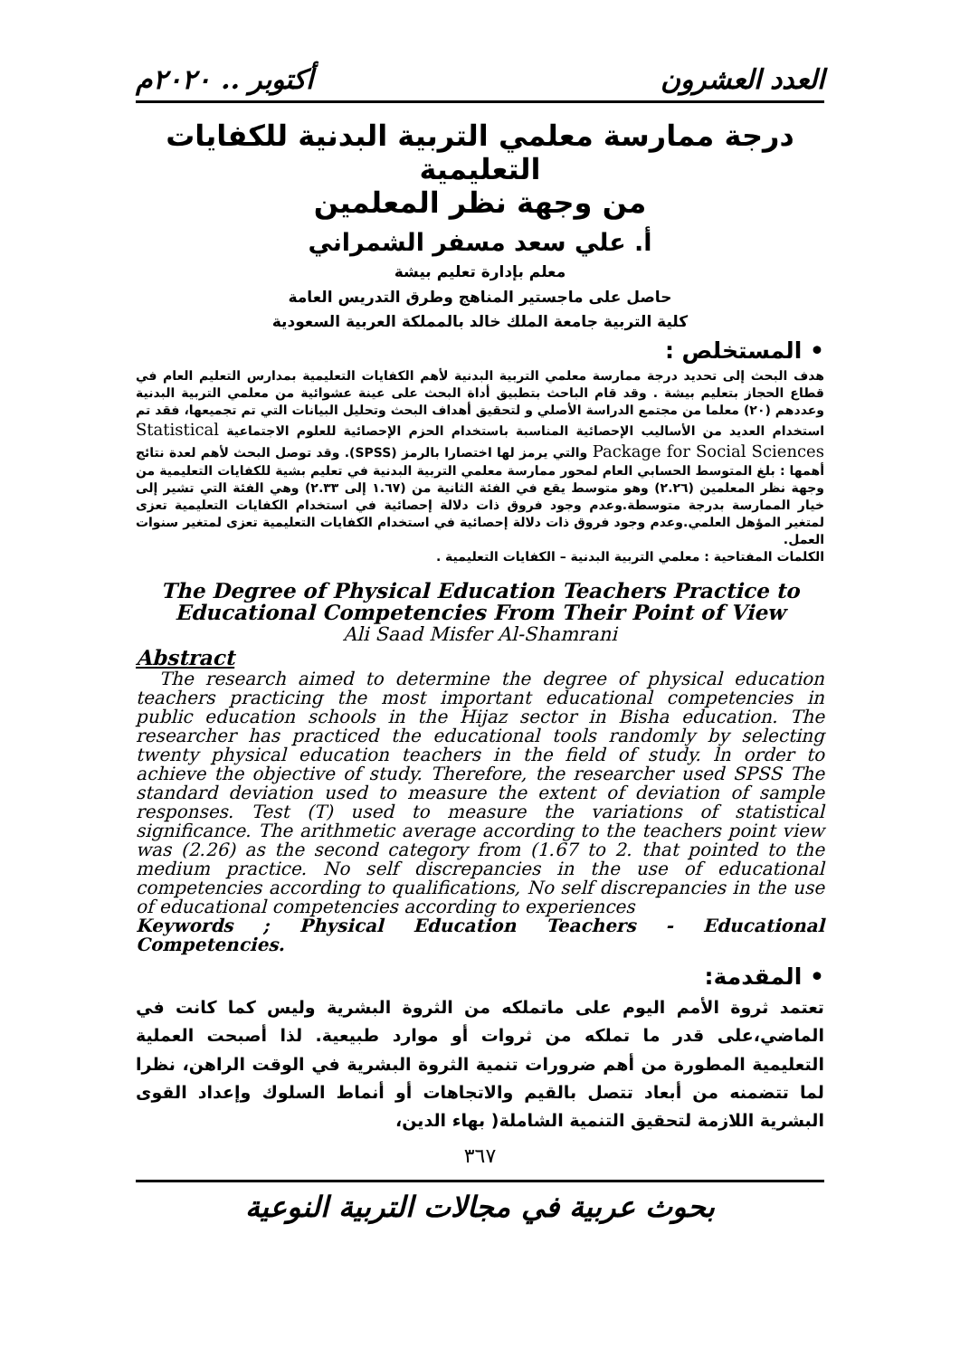العدد العشرون أكتوبر .. ٢٠٢٠م
درجة ممارسة معلمي التربية البدنية للكفايات التعليمية
من وجهة نظر المعلمين
أ. علي سعد مسفر الشمراني
معلم بإدارة تعليم بيشة
حاصل على ماجستير المناهج وطرق التدريس العامة
كلية التربية جامعة الملك خالد بالمملكة العربية السعودية
• المستخلص :
هدف البحث إلى تحديد درجة ممارسة معلمي التربية البدنية لأهم الكفايات التعليمية بمدارس التعليم العام في قطاع الحجاز بتعليم بيشة . وقد قام الباحث بتطبيق أداة البحث على عينة عشوائية من معلمي التربية البدنية وعددهم (٢٠) معلما من مجتمع الدراسة الأصلي و لتحقيق أهداف البحث وتحليل البيانات التي تم تجميعها، فقد تم استخدام العديد من الأساليب الإحصائية المناسبة باستخدام الحزم الإحصائية للعلوم الاجتماعية Statistical Package for Social Sciences والتي يرمز لها اختصارا بالرمز (SPSS). وقد توصل البحث لأهم لعدة نتائج أهمها : بلغ المتوسط الحسابي العام لمحور ممارسة معلمي التربية البدنية في تعليم بشية للكفايات التعليمية من وجهة نظر المعلمين (٢.٢٦) وهو متوسط يقع في الفئة الثانية من (١.٦٧ إلى ٢.٣٣) وهي الفئة التي تشير إلى خيار الممارسة بدرجة متوسطة.وعدم وجود فروق ذات دلالة إحصائية في استخدام الكفايات التعليمية تعزى لمتغير المؤهل العلمي.وعدم وجود فروق ذات دلالة إحصائية في استخدام الكفايات التعليمية تعزى لمتغير سنوات العمل.
الكلمات المفتاحية : معلمي التربية البدنية – الكفايات التعليمية .
The Degree of Physical Education Teachers Practice to
Educational Competencies From Their Point of View
Ali Saad Misfer Al-Shamrani
Abstract
The research aimed to determine the degree of physical education teachers practicing the most important educational competencies in public education schools in the Hijaz sector in Bisha education. The researcher has practiced the educational tools randomly by selecting twenty physical education teachers in the field of study. ln order to achieve the objective of study. Therefore, the researcher used SPSS The standard deviation used to measure the extent of deviation of sample responses. Test (T) used to measure the variations of statistical significance. The arithmetic average according to the teachers point view was (2.26) as the second category from (1.67 to 2. that pointed to the medium practice. No self discrepancies in the use of educational competencies according to qualifications, No self discrepancies in the use of educational competencies according to experiences
Keywords ; Physical Education Teachers - Educational Competencies.
• المقدمة:
تعتمد ثروة الأمم اليوم على ماتملكه من الثروة البشرية وليس كما كانت في الماضي،على قدر ما تملكه من ثروات أو موارد طبيعية. لذا أصبحت العملية التعليمية المطورة من أهم ضرورات تنمية الثروة البشرية في الوقت الراهن، نظرا لما تتضمنه من أبعاد تتصل بالقيم والاتجاهات أو أنماط السلوك وإعداد القوى البشرية اللازمة لتحقيق التنمية الشاملة( بهاء الدين،
٣٦٧
بحوث عربية في مجالات التربية النوعية